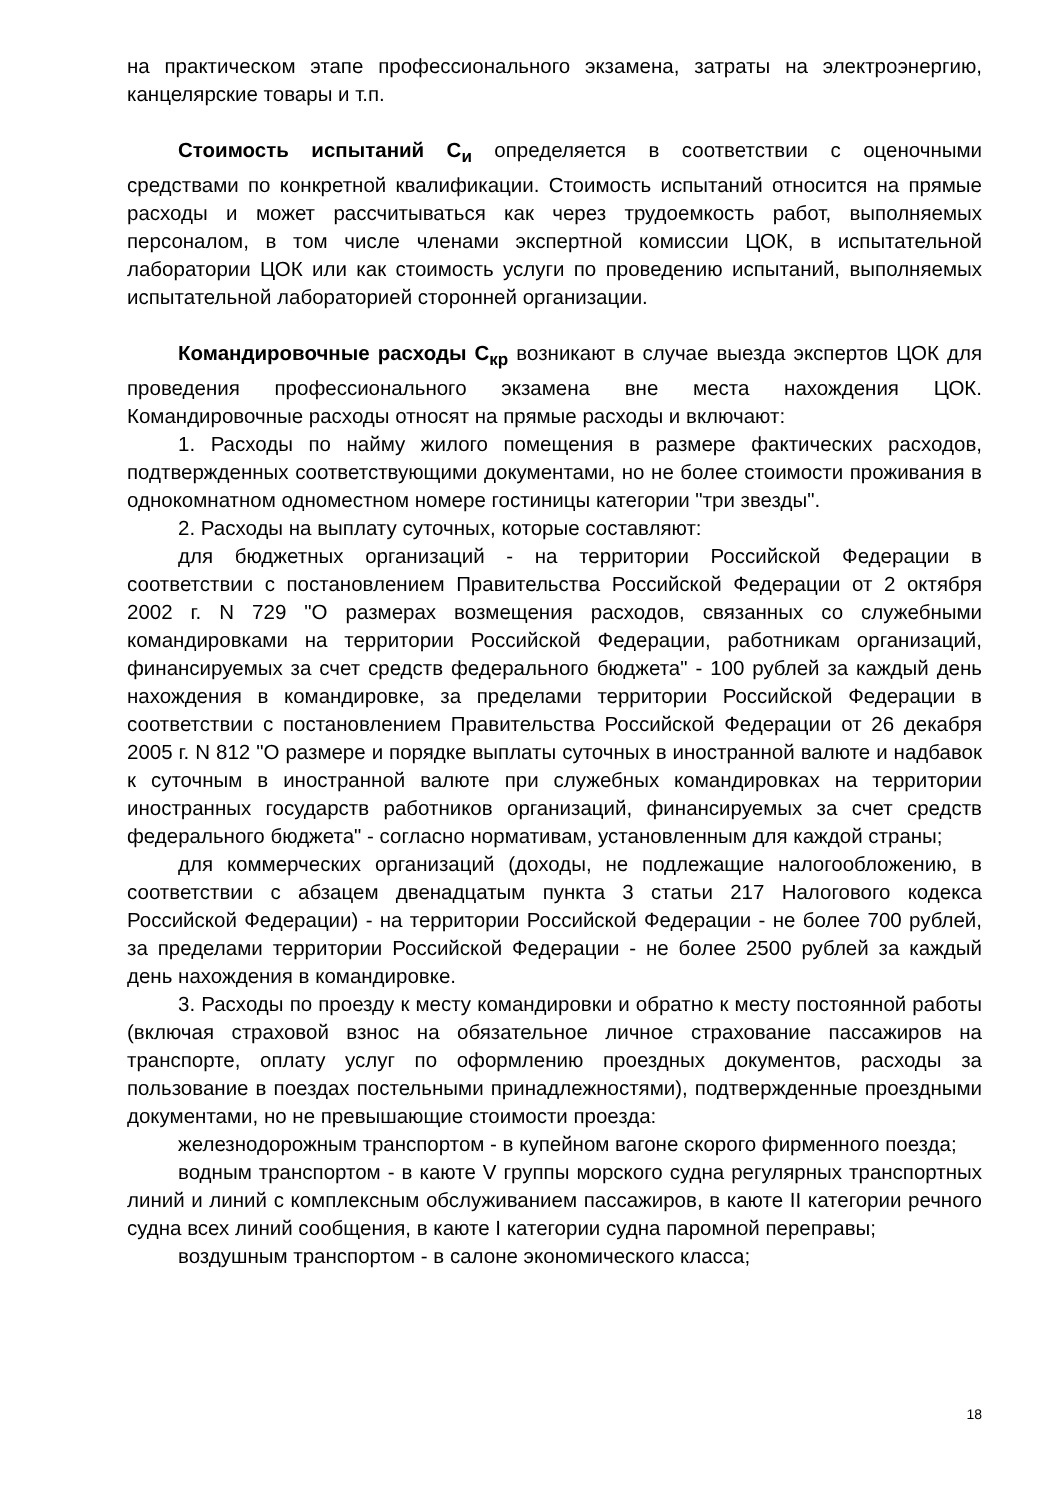на практическом этапе профессионального экзамена, затраты на электроэнергию, канцелярские товары и т.п.
Стоимость испытаний С<sub>и</sub> определяется в соответствии с оценочными средствами по конкретной квалификации. Стоимость испытаний относится на прямые расходы и может рассчитываться как через трудоемкость работ, выполняемых персоналом, в том числе членами экспертной комиссии ЦОК, в испытательной лаборатории ЦОК или как стоимость услуги по проведению испытаний, выполняемых испытательной лабораторией сторонней организации.
Командировочные расходы С<sub>кр</sub> возникают в случае выезда экспертов ЦОК для проведения профессионального экзамена вне места нахождения ЦОК. Командировочные расходы относят на прямые расходы и включают:
1. Расходы по найму жилого помещения в размере фактических расходов, подтвержденных соответствующими документами, но не более стоимости проживания в однокомнатном одноместном номере гостиницы категории "три звезды".
2. Расходы на выплату суточных, которые составляют:
для бюджетных организаций - на территории Российской Федерации в соответствии с постановлением Правительства Российской Федерации от 2 октября 2002 г. N 729 "О размерах возмещения расходов, связанных со служебными командировками на территории Российской Федерации, работникам организаций, финансируемых за счет средств федерального бюджета" - 100 рублей за каждый день нахождения в командировке, за пределами территории Российской Федерации в соответствии с постановлением Правительства Российской Федерации от 26 декабря 2005 г. N 812 "О размере и порядке выплаты суточных в иностранной валюте и надбавок к суточным в иностранной валюте при служебных командировках на территории иностранных государств работников организаций, финансируемых за счет средств федерального бюджета" - согласно нормативам, установленным для каждой страны;
для коммерческих организаций (доходы, не подлежащие налогообложению, в соответствии с абзацем двенадцатым пункта 3 статьи 217 Налогового кодекса Российской Федерации) - на территории Российской Федерации - не более 700 рублей, за пределами территории Российской Федерации - не более 2500 рублей за каждый день нахождения в командировке.
3. Расходы по проезду к месту командировки и обратно к месту постоянной работы (включая страховой взнос на обязательное личное страхование пассажиров на транспорте, оплату услуг по оформлению проездных документов, расходы за пользование в поездах постельными принадлежностями), подтвержденные проездными документами, но не превышающие стоимости проезда:
железнодорожным транспортом - в купейном вагоне скорого фирменного поезда;
водным транспортом - в каюте V группы морского судна регулярных транспортных линий и линий с комплексным обслуживанием пассажиров, в каюте II категории речного судна всех линий сообщения, в каюте I категории судна паромной переправы;
воздушным транспортом - в салоне экономического класса;
18